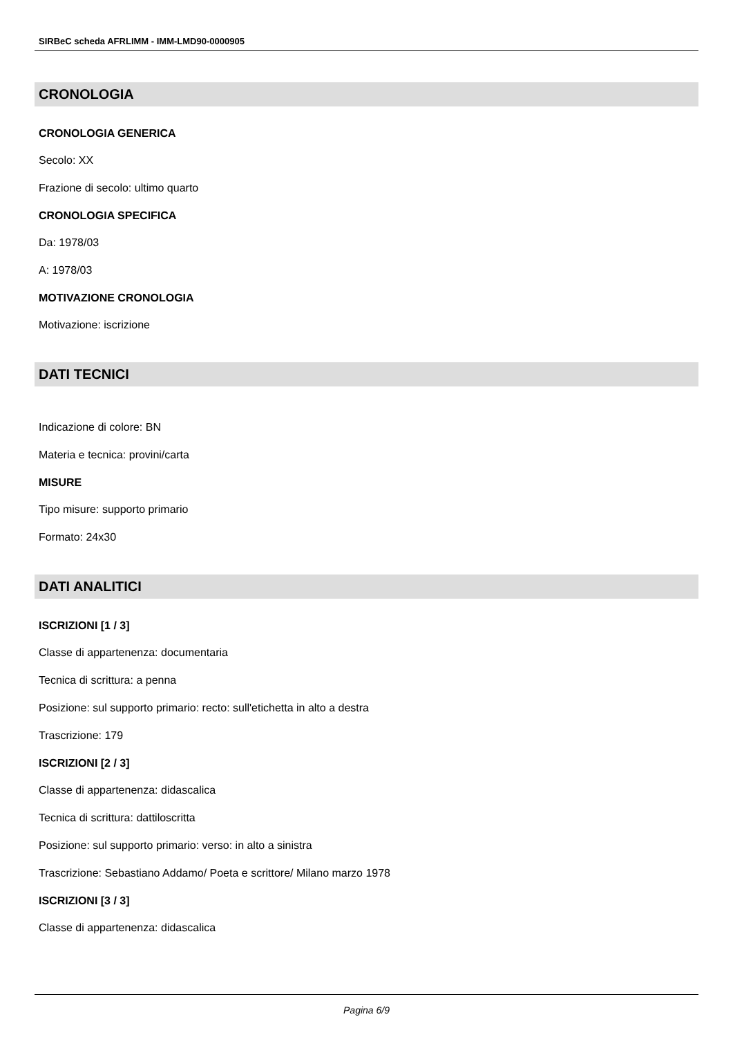SIRBeC scheda AFRLIMM - IMM-LMD90-0000905
CRONOLOGIA
CRONOLOGIA GENERICA
Secolo: XX
Frazione di secolo: ultimo quarto
CRONOLOGIA SPECIFICA
Da: 1978/03
A: 1978/03
MOTIVAZIONE CRONOLOGIA
Motivazione: iscrizione
DATI TECNICI
Indicazione di colore: BN
Materia e tecnica: provini/carta
MISURE
Tipo misure: supporto primario
Formato: 24x30
DATI ANALITICI
ISCRIZIONI [1 / 3]
Classe di appartenenza: documentaria
Tecnica di scrittura: a penna
Posizione: sul supporto primario: recto: sull'etichetta in alto a destra
Trascrizione: 179
ISCRIZIONI [2 / 3]
Classe di appartenenza: didascalica
Tecnica di scrittura: dattiloscritta
Posizione: sul supporto primario: verso: in alto a sinistra
Trascrizione: Sebastiano Addamo/ Poeta e scrittore/ Milano marzo 1978
ISCRIZIONI [3 / 3]
Classe di appartenenza: didascalica
Pagina 6/9